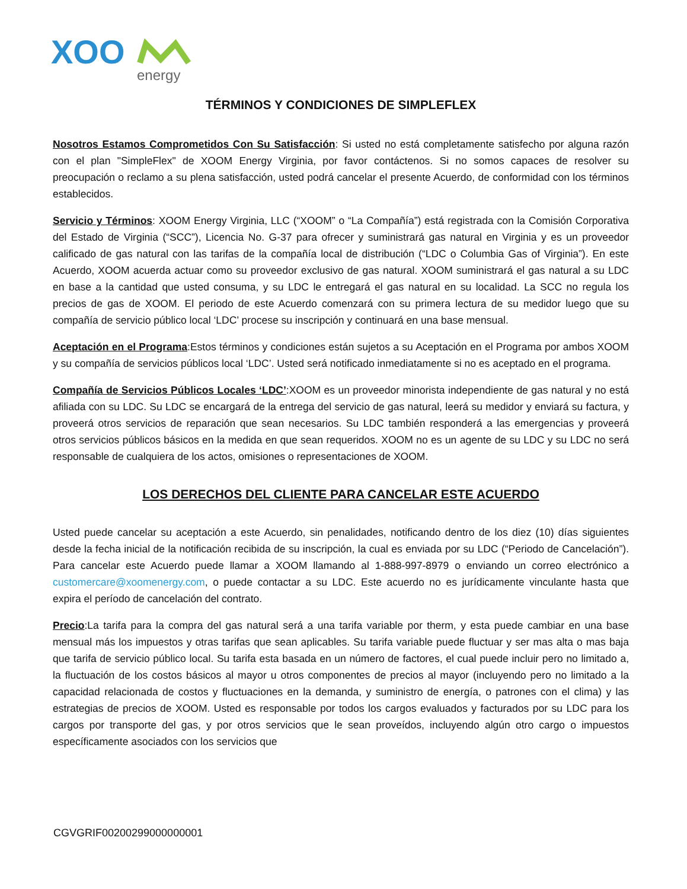XOO
energy
TÉRMINOS Y CONDICIONES DE SIMPLEFLEX
Nosotros Estamos Comprometidos Con Su Satisfacción: Si usted no está completamente satisfecho por alguna razón con el plan "SimpleFlex" de XOOM Energy Virginia, por favor contáctenos. Si no somos capaces de resolver su preocupación o reclamo a su plena satisfacción, usted podrá cancelar el presente Acuerdo, de conformidad con los términos establecidos.
Servicio y Términos: XOOM Energy Virginia, LLC (“XOOM” o “La Compañía”) está registrada con la Comisión Corporativa del Estado de Virginia (“SCC”), Licencia No. G-37 para ofrecer y suministrará gas natural en Virginia y es un proveedor calificado de gas natural con las tarifas de la compañía local de distribución (“LDC o Columbia Gas of Virginia”). En este Acuerdo, XOOM acuerda actuar como su proveedor exclusivo de gas natural. XOOM suministrará el gas natural a su LDC en base a la cantidad que usted consuma, y su LDC le entregará el gas natural en su localidad. La SCC no regula los precios de gas de XOOM. El periodo de este Acuerdo comenzará con su primera lectura de su medidor luego que su compañía de servicio público local ‘LDC’ procese su inscripción y continuará en una base mensual.
Aceptación en el Programa:Estos términos y condiciones están sujetos a su Aceptación en el Programa por ambos XOOM y su compañía de servicios públicos local ‘LDC’. Usted será notificado inmediatamente si no es aceptado en el programa.
Compañía de Servicios Públicos Locales ‘LDC’:XOOM es un proveedor minorista independiente de gas natural y no está afiliada con su LDC. Su LDC se encargará de la entrega del servicio de gas natural, leerá su medidor y enviará su factura, y proveerá otros servicios de reparación que sean necesarios. Su LDC también responderá a las emergencias y proveerá otros servicios públicos básicos en la medida en que sean requeridos. XOOM no es un agente de su LDC y su LDC no será responsable de cualquiera de los actos, omisiones o representaciones de XOOM.
LOS DERECHOS DEL CLIENTE PARA CANCELAR ESTE ACUERDO
Usted puede cancelar su aceptación a este Acuerdo, sin penalidades, notificando dentro de los diez (10) días siguientes desde la fecha inicial de la notificación recibida de su inscripción, la cual es enviada por su LDC (“Periodo de Cancelación”). Para cancelar este Acuerdo puede llamar a XOOM llamando al 1-888-997-8979 o enviando un correo electrónico a customercare@xoomenergy.com, o puede contactar a su LDC. Este acuerdo no es jurídicamente vinculante hasta que expira el período de cancelación del contrato.
Precio:La tarifa para la compra del gas natural será a una tarifa variable por therm, y esta puede cambiar en una base mensual más los impuestos y otras tarifas que sean aplicables. Su tarifa variable puede fluctuar y ser mas alta o mas baja que tarifa de servicio público local. Su tarifa esta basada en un número de factores, el cual puede incluir pero no limitado a, la fluctuación de los costos básicos al mayor u otros componentes de precios al mayor (incluyendo pero no limitado a la capacidad relacionada de costos y fluctuaciones en la demanda, y suministro de energía, o patrones con el clima) y las estrategias de precios de XOOM. Usted es responsable por todos los cargos evaluados y facturados por su LDC para los cargos por transporte del gas, y por otros servicios que le sean proveídos, incluyendo algún otro cargo o impuestos específicamente asociados con los servicios que
CGVGRIF00200299000000001